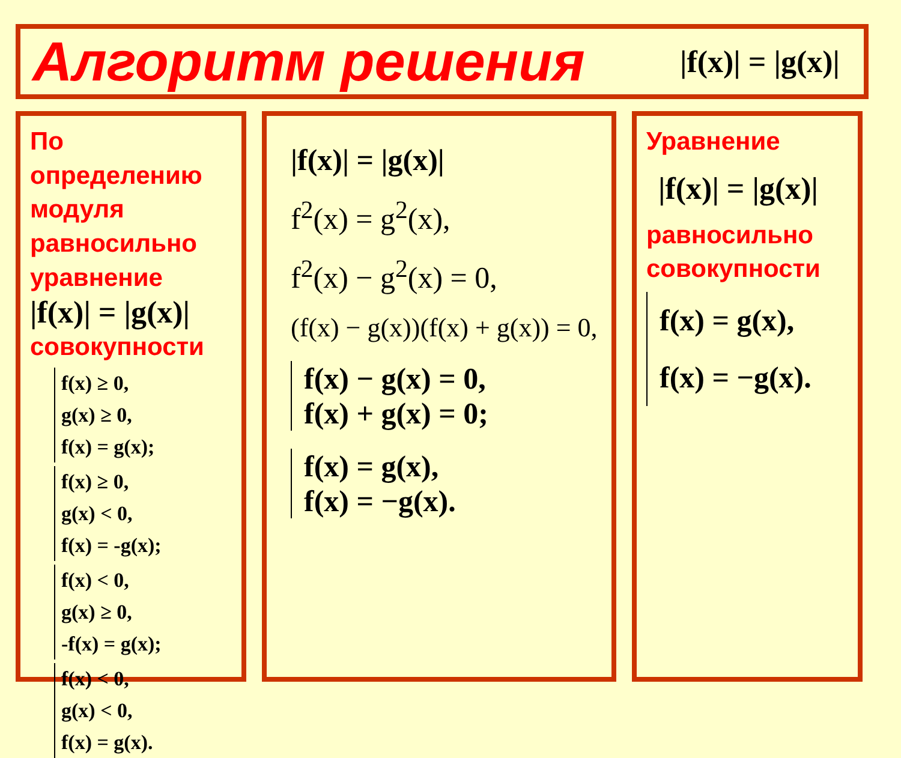Алгоритм решения
|f(x)| = |g(x)|
По определению модуля равносильно уравнение
|f(x)| = |g(x)|
совокупности
f(x) ≥ 0,
g(x) ≥ 0,
f(x) = g(x);
f(x) ≥ 0,
g(x) < 0,
f(x) = -g(x);
f(x) < 0,
g(x) ≥ 0,
-f(x) = g(x);
f(x) < 0,
g(x) < 0,
f(x) = g(x).
|f(x)| = |g(x)|
f<sup>2</sup>(x) = g<sup>2</sup>(x),
f<sup>2</sup>(x) − g<sup>2</sup>(x) = 0,
(f(x) − g(x))(f(x) + g(x)) = 0,
f(x) − g(x) = 0,
f(x) + g(x) = 0;
f(x) = g(x),
f(x) = −g(x).
Уравнение
|f(x)| = |g(x)|
равносильно совокупности
f(x) = g(x),
f(x) = −g(x).